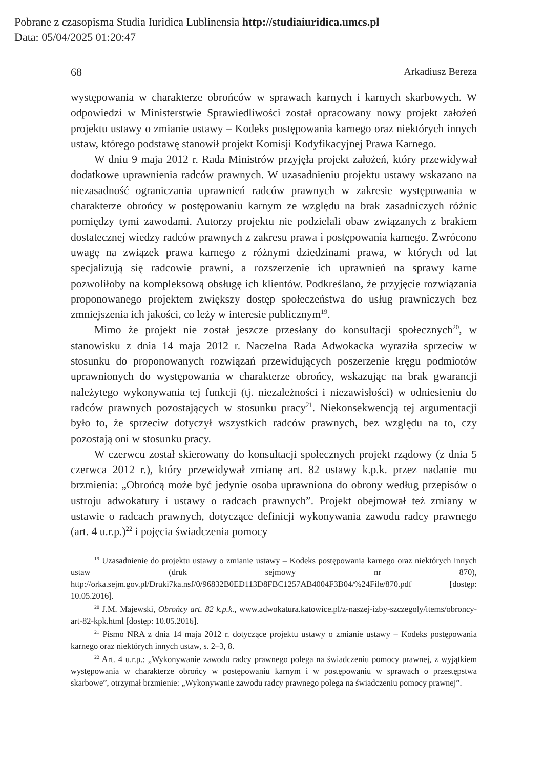Pobrane z czasopisma Studia Iuridica Lublinensia http://studiaiuridica.umcs.pl
Data: 05/04/2025 01:20:47
68 Arkadiusz Bereza
występowania w charakterze obrońców w sprawach karnych i karnych skarbowych. W odpowiedzi w Ministerstwie Sprawiedliwości został opracowany nowy projekt założeń projektu ustawy o zmianie ustawy – Kodeks postępowania karnego oraz niektórych innych ustaw, którego podstawę stanowił projekt Komisji Kodyfikacyjnej Prawa Karnego.
W dniu 9 maja 2012 r. Rada Ministrów przyjęła projekt założeń, który przewidywał dodatkowe uprawnienia radców prawnych. W uzasadnieniu projektu ustawy wskazano na niezasadność ograniczania uprawnień radców prawnych w zakresie występowania w charakterze obrońcy w postępowaniu karnym ze względu na brak zasadniczych różnic pomiędzy tymi zawodami. Autorzy projektu nie podzielali obaw związanych z brakiem dostatecznej wiedzy radców prawnych z zakresu prawa i postępowania karnego. Zwrócono uwagę na związek prawa karnego z różnymi dziedzinami prawa, w których od lat specjalizują się radcowie prawni, a rozszerzenie ich uprawnień na sprawy karne pozwoliłoby na kompleksową obsługę ich klientów. Podkreślano, że przyjęcie rozwiązania proponowanego projektem zwiększy dostęp społeczeństwa do usług prawniczych bez zmniejszenia ich jakości, co leży w interesie publicznym<sup>19</sup>.
Mimo że projekt nie został jeszcze przesłany do konsultacji społecznych<sup>20</sup>, w stanowisku z dnia 14 maja 2012 r. Naczelna Rada Adwokacka wyraziła sprzeciw w stosunku do proponowanych rozwiązań przewidujących poszerzenie kręgu podmiotów uprawnionych do występowania w charakterze obrońcy, wskazując na brak gwarancji należytego wykonywania tej funkcji (tj. niezależności i niezawisłości) w odniesieniu do radców prawnych pozostających w stosunku pracy<sup>21</sup>. Niekonsekwencją tej argumentacji było to, że sprzeciw dotyczył wszystkich radców prawnych, bez względu na to, czy pozostają oni w stosunku pracy.
W czerwcu został skierowany do konsultacji społecznych projekt rządowy (z dnia 5 czerwca 2012 r.), który przewidywał zmianę art. 82 ustawy k.p.k. przez nadanie mu brzmienia: „Obrońcą może być jedynie osoba uprawniona do obrony według przepisów o ustroju adwokatury i ustawy o radcach prawnych”. Projekt obejmował też zmiany w ustawie o radcach prawnych, dotyczące definicji wykonywania zawodu radcy prawnego (art. 4 u.r.p.)<sup>22</sup> i pojęcia świadczenia pomocy
<sup>19</sup> Uzasadnienie do projektu ustawy o zmianie ustawy – Kodeks postępowania karnego oraz niektórych innych ustaw (druk sejmowy nr 870), http://orka.sejm.gov.pl/Druki7ka.nsf/0/96832B0ED113D8FBC1257AB4004F3B04/%24File/870.pdf [dostęp: 10.05.2016].
<sup>20</sup> J.M. Majewski, Obrońcy art. 82 k.p.k., www.adwokatura.katowice.pl/z-naszej-izby-szczegoly/items/obroncy-art-82-kpk.html [dostęp: 10.05.2016].
<sup>21</sup> Pismo NRA z dnia 14 maja 2012 r. dotyczące projektu ustawy o zmianie ustawy – Kodeks postępowania karnego oraz niektórych innych ustaw, s. 2–3, 8.
<sup>22</sup> Art. 4 u.r.p.: „Wykonywanie zawodu radcy prawnego polega na świadczeniu pomocy prawnej, z wyjątkiem występowania w charakterze obrońcy w postępowaniu karnym i w postępowaniu w sprawach o przestępstwa skarbowe”, otrzymał brzmienie: „Wykonywanie zawodu radcy prawnego polega na świadczeniu pomocy prawnej”.